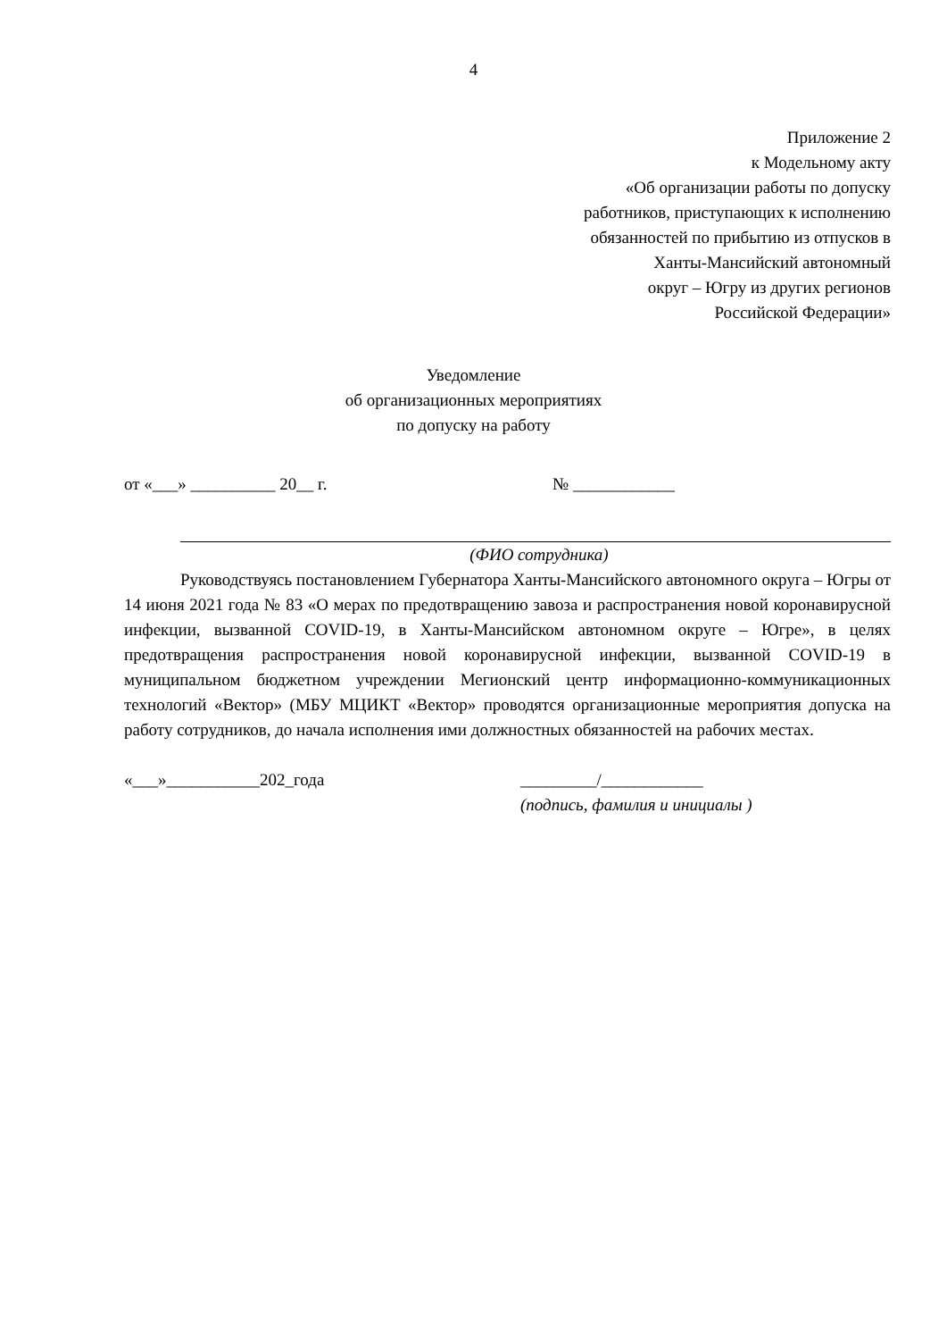4
Приложение 2
к Модельному акту
«Об организации работы по допуску
работников, приступающих к исполнению
обязанностей по прибытию из отпусков в
Ханты-Мансийский автономный
округ – Югру из других регионов
Российской Федерации»
Уведомление
об организационных мероприятиях
по допуску на работу
от «___» __________ 20__ г. № ____________
(ФИО сотрудника)
Руководствуясь постановлением Губернатора Ханты-Мансийского автономного округа – Югры от 14 июня 2021 года № 83 «О мерах по предотвращению завоза и распространения новой коронавирусной инфекции, вызванной COVID-19, в Ханты-Мансийском автономном округе – Югре», в целях предотвращения распространения новой коронавирусной инфекции, вызванной COVID-19 в муниципальном бюджетном учреждении Мегионский центр информационно-коммуникационных технологий «Вектор» (МБУ МЦИКТ «Вектор» проводятся организационные мероприятия допуска на работу сотрудников, до начала исполнения ими должностных обязанностей на рабочих местах.
«___»___________202_года _________/____________
(подпись, фамилия и инициалы )